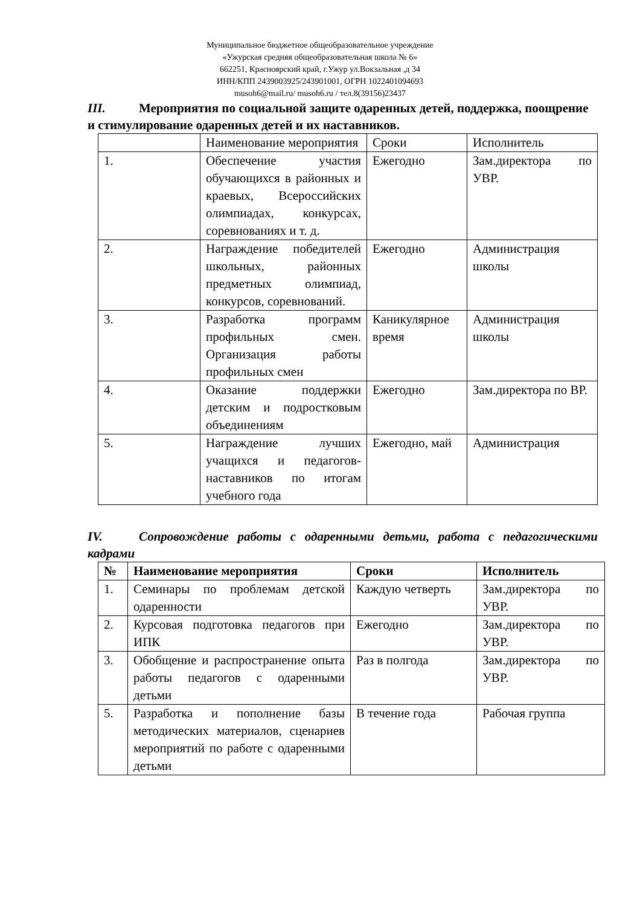Муниципальное бюджетное общеобразовательное учреждение
«Ужурская средняя общеобразовательная школа № 6»
662251, Красноярский край, г.Ужур ул.Вокзальная ,д 34
ИНН/КПП 2439003925/243901001, ОГРН 1022401094693
musoh6@mail.ru/ musoh6.ru / тел.8(39156)23437
III. Мероприятия по социальной защите одаренных детей, поддержка, поощрение и стимулирование одаренных детей и их наставников.
| | Наименование мероприятия | Сроки | Исполнитель |
| 1. | Обеспечение участия обучающихся в районных и краевых, Всероссийских олимпиадах, конкурсах, соревнованиях и т. д. | Ежегодно | Зам.директора по УВР. |
| 2. | Награждение победителей школьных, районных предметных олимпиад, конкурсов, соревнований. | Ежегодно | Администрация школы |
| 3. | Разработка программ профильных смен. Организация работы профильных смен | Каникулярное время | Администрация школы |
| 4. | Оказание поддержки детским и подростковым объединениям | Ежегодно | Зам.директора по ВР. |
| 5. | Награждение лучших учащихся и педагогов-наставников по итогам учебного года | Ежегодно, май | Администрация |
IV. Сопровождение работы с одаренными детьми, работа с педагогическими кадрами
| № | Наименование мероприятия | Сроки | Исполнитель |
| --- | --- | --- | --- |
| 1. | Семинары по проблемам детской одаренности | Каждую четверть | Зам.директора по УВР. |
| 2. | Курсовая подготовка педагогов при ИПК | Ежегодно | Зам.директора по УВР. |
| 3. | Обобщение и распространение опыта работы педагогов с одаренными детьми | Раз в полгода | Зам.директора по УВР. |
| 5. | Разработка и пополнение базы методических материалов, сценариев мероприятий по работе с одаренными детьми | В течение года | Рабочая группа |